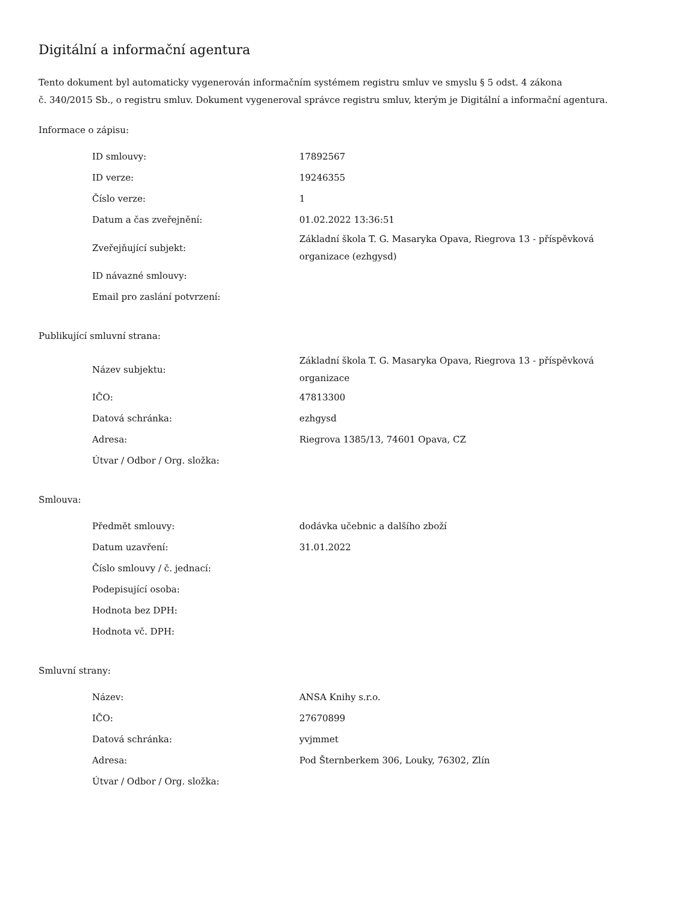Digitální a informační agentura
Tento dokument byl automaticky vygenerován informačním systémem registru smluv ve smyslu § 5 odst. 4 zákona
č. 340/2015 Sb., o registru smluv. Dokument vygeneroval správce registru smluv, kterým je Digitální a informační agentura.
Informace o zápisu:
| ID smlouvy: | 17892567 |
| ID verze: | 19246355 |
| Číslo verze: | 1 |
| Datum a čas zveřejnění: | 01.02.2022 13:36:51 |
| Zveřejňující subjekt: | Základní škola T. G. Masaryka Opava, Riegrova 13 - příspěvková organizace (ezhgysd) |
| ID návazné smlouvy: | |
| Email pro zaslání potvrzení: | |
Publikující smluvní strana:
| Název subjektu: | Základní škola T. G. Masaryka Opava, Riegrova 13 - příspěvková organizace |
| IČO: | 47813300 |
| Datová schránka: | ezhgysd |
| Adresa: | Riegrova 1385/13, 74601 Opava, CZ |
| Útvar / Odbor / Org. složka: | |
Smlouva:
| Předmět smlouvy: | dodávka učebnic a dalšího zboží |
| Datum uzavření: | 31.01.2022 |
| Číslo smlouvy / č. jednací: | |
| Podepisující osoba: | |
| Hodnota bez DPH: | |
| Hodnota vč. DPH: | |
Smluvní strany:
| Název: | ANSA Knihy s.r.o. |
| IČO: | 27670899 |
| Datová schránka: | yvjmmet |
| Adresa: | Pod Šternberkem 306, Louky, 76302, Zlín |
| Útvar / Odbor / Org. složka: | |